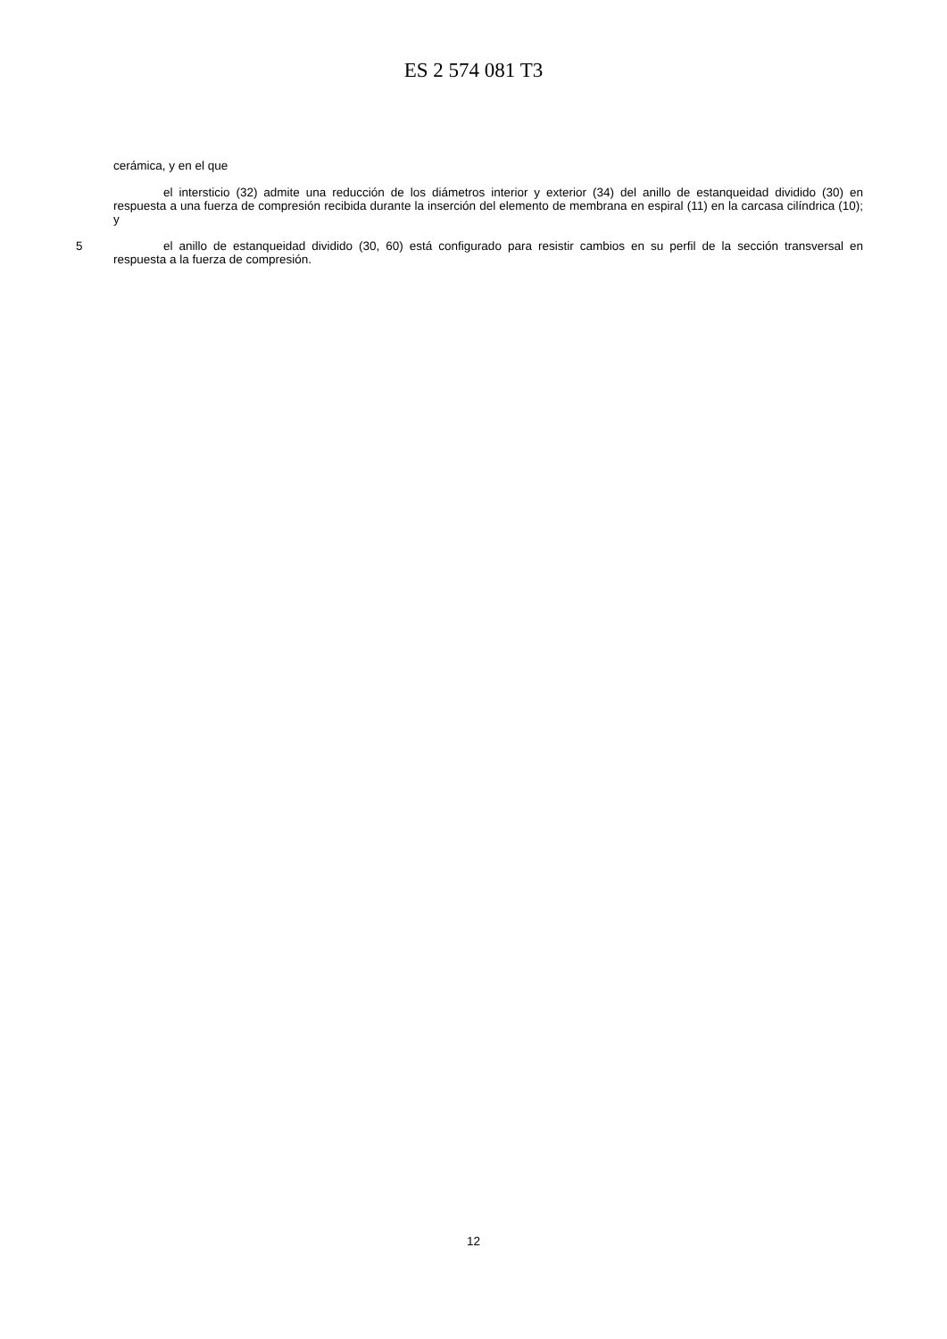ES 2 574 081 T3
cerámica, y en el que
el intersticio (32) admite una reducción de los diámetros interior y exterior (34) del anillo de estanqueidad dividido (30) en respuesta a una fuerza de compresión recibida durante la inserción del elemento de membrana en espiral (11) en la carcasa cilíndrica (10); y
5 el anillo de estanqueidad dividido (30, 60) está configurado para resistir cambios en su perfil de la sección transversal en respuesta a la fuerza de compresión.
12